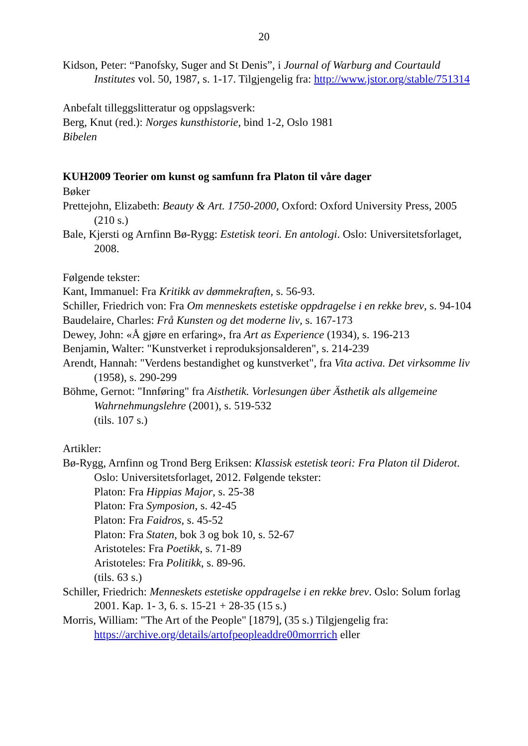20
Kidson, Peter: “Panofsky, Suger and St Denis”, i Journal of Warburg and Courtauld Institutes vol. 50, 1987, s. 1-17. Tilgjengelig fra: http://www.jstor.org/stable/751314
Anbefalt tilleggslitteratur og oppslagsverk:
Berg, Knut (red.): Norges kunsthistorie, bind 1-2, Oslo 1981
Bibelen
KUH2009 Teorier om kunst og samfunn fra Platon til våre dager
Bøker
Prettejohn, Elizabeth: Beauty & Art. 1750-2000, Oxford: Oxford University Press, 2005 (210 s.)
Bale, Kjersti og Arnfinn Bø-Rygg: Estetisk teori. En antologi. Oslo: Universitetsforlaget, 2008.
Følgende tekster:
Kant, Immanuel: Fra Kritikk av dømmekraften, s. 56-93.
Schiller, Friedrich von: Fra Om menneskets estetiske oppdragelse i en rekke brev, s. 94-104
Baudelaire, Charles: Frå Kunsten og det moderne liv, s. 167-173
Dewey, John: «Å gjøre en erfaring», fra Art as Experience (1934), s. 196-213
Benjamin, Walter: "Kunstverket i reproduksjonsalderen", s. 214-239
Arendt, Hannah: "Verdens bestandighet og kunstverket", fra Vita activa. Det virksomme liv (1958), s. 290-299
Böhme, Gernot: "Innføring" fra Aisthetik. Vorlesungen über Ästhetik als allgemeine Wahrnehmungslehre (2001), s. 519-532
(tils. 107 s.)
Artikler:
Bø-Rygg, Arnfinn og Trond Berg Eriksen: Klassisk estetisk teori: Fra Platon til Diderot. Oslo: Universitetsforlaget, 2012. Følgende tekster:
Platon: Fra Hippias Major, s. 25-38
Platon: Fra Symposion, s. 42-45
Platon: Fra Faidros, s. 45-52
Platon: Fra Staten, bok 3 og bok 10, s. 52-67
Aristoteles: Fra Poetikk, s. 71-89
Aristoteles: Fra Politikk, s. 89-96.
(tils. 63 s.)
Schiller, Friedrich: Menneskets estetiske oppdragelse i en rekke brev. Oslo: Solum forlag 2001. Kap. 1- 3, 6. s. 15-21 + 28-35 (15 s.)
Morris, William: "The Art of the People" [1879], (35 s.) Tilgjengelig fra: https://archive.org/details/artofpeopleaddre00morrrich eller